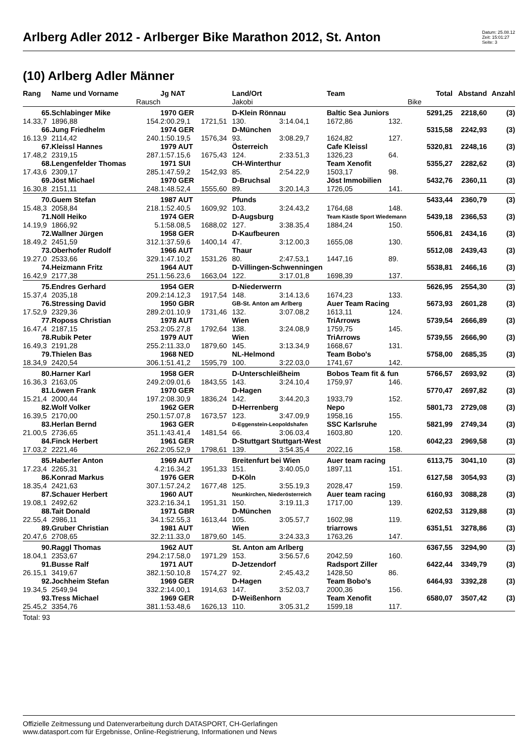Arlberg Adler 2012 - Arlberger Bike Marathon 2012, St. Anton
Datum: 25.08.12
Zeit: 15:01:27
Seite: 3
(10) Arlberg Adler Männer
| Rang | Name und Vorname | | Jg NAT | | Land/Ort | | Team | | Total | Abstand | Anzahl |
| --- | --- | --- | --- | --- | --- | --- | --- | --- | --- | --- | --- |
| | | Rausch | | | Jakobi | | | Bike | | | |
| 65. | Schlabinger Mike | | 1970 GER | | D-Klein Rönnau | | Baltic Sea Juniors | | 5291,25 | 2218,60 | (3) |
| 14.33,7 | 1896,88 | 154. | 2:00.29,1 | 1721,51 | 130. | 3:14.04,1 | 1672,86 | 132. | | | |
| 66. | Jung Friedhelm | | 1974 GER | | D-München | | | | 5315,58 | 2242,93 | (3) |
| 16.13,9 | 2114,42 | 240. | 1:50.19,5 | 1576,34 | 93. | 3:08.29,7 | 1624,82 | 127. | | | |
| 67. | Kleissl Hannes | | 1979 AUT | | Österreich | | Cafe Kleissl | | 5320,81 | 2248,16 | (3) |
| 17.48,2 | 2319,15 | 287. | 1:57.15,6 | 1675,43 | 124. | 2:33.51,3 | 1326,23 | 64. | | | |
| 68. | Lengenfelder Thomas | | 1971 SUI | | CH-Winterthur | | Team Xenofit | | 5355,27 | 2282,62 | (3) |
| 17.43,6 | 2309,17 | 285. | 1:47.59,2 | 1542,93 | 85. | 2:54.22,9 | 1503,17 | 98. | | | |
| 69. | Jöst Michael | | 1970 GER | | D-Bruchsal | | Jöst Immobilien | | 5432,76 | 2360,11 | (3) |
| 16.30,8 | 2151,11 | 248. | 1:48.52,4 | 1555,60 | 89. | 3:20.14,3 | 1726,05 | 141. | | | |
| 70. | Guem Stefan | | 1987 AUT | | Pfunds | | | | 5433,44 | 2360,79 | (3) |
| 15.48,3 | 2058,84 | 218. | 1:52.40,5 | 1609,92 | 103. | 3:24.43,2 | 1764,68 | 148. | | | |
| 71. | Nöll Heiko | | 1974 GER | | D-Augsburg | | Team Kästle Sport Wiedemann | | 5439,18 | 2366,53 | (3) |
| 14.19,9 | 1866,92 | 5. | 1:58.08,5 | 1688,02 | 127. | 3:38.35,4 | 1884,24 | 150. | | | |
| 72. | Wallner Jürgen | | 1958 GER | | D-Kaufbeuren | | | | 5506,81 | 2434,16 | (3) |
| 18.49,2 | 2451,59 | 312. | 1:37.59,6 | 1400,14 | 47. | 3:12.00,3 | 1655,08 | 130. | | | |
| 73. | Oberhofer Rudolf | | 1966 AUT | | Thaur | | | | 5512,08 | 2439,43 | (3) |
| 19.27,0 | 2533,66 | 329. | 1:47.10,2 | 1531,26 | 80. | 2:47.53,1 | 1447,16 | 89. | | | |
| 74. | Heizmann Fritz | | 1964 AUT | | D-Villingen-Schwenningen | | | | 5538,81 | 2466,16 | (3) |
| 16.42,9 | 2177,38 | 251. | 1:56.23,6 | 1663,04 | 122. | 3:17.01,8 | 1698,39 | 137. | | | |
| 75. | Endres Gerhard | | 1954 GER | | D-Niederwerrn | | | | 5626,95 | 2554,30 | (3) |
| 15.37,4 | 2035,18 | 209. | 2:14.12,3 | 1917,54 | 148. | 3:14.13,6 | 1674,23 | 133. | | | |
| 76. | Stressing David | | 1950 GBR | | GB-St. Anton am Arlberg | | Auer Team Racing | | 5673,93 | 2601,28 | (3) |
| 17.52,9 | 2329,36 | 289. | 2:01.10,9 | 1731,46 | 132. | 3:07.08,2 | 1613,11 | 124. | | | |
| 77. | Roposs Christian | | 1978 AUT | | Wien | | TriArrows | | 5739,54 | 2666,89 | (3) |
| 16.47,4 | 2187,15 | 253. | 2:05.27,8 | 1792,64 | 138. | 3:24.08,9 | 1759,75 | 145. | | | |
| 78. | Rubik Peter | | 1979 AUT | | Wien | | TriArrows | | 5739,55 | 2666,90 | (3) |
| 16.49,3 | 2191,28 | 255. | 2:11.33,0 | 1879,60 | 145. | 3:13.34,9 | 1668,67 | 131. | | | |
| 79. | Thielen Bas | | 1968 NED | | NL-Helmond | | Team Bobo's | | 5758,00 | 2685,35 | (3) |
| 18.34,9 | 2420,54 | 306. | 1:51.41,2 | 1595,79 | 100. | 3:22.03,0 | 1741,67 | 142. | | | |
| 80. | Harner Karl | | 1958 GER | | D-Unterschleißheim | | Bobos Team fit & fun | | 5766,57 | 2693,92 | (3) |
| 16.36,3 | 2163,05 | 249. | 2:09.01,6 | 1843,55 | 143. | 3:24.10,4 | 1759,97 | 146. | | | |
| 81. | Löwen Frank | | 1970 GER | | D-Hagen | | | | 5770,47 | 2697,82 | (3) |
| 15.21,4 | 2000,44 | 197. | 2:08.30,9 | 1836,24 | 142. | 3:44.20,3 | 1933,79 | 152. | | | |
| 82. | Wolf Volker | | 1962 GER | | D-Herrenberg | | Nepo | | 5801,73 | 2729,08 | (3) |
| 16.39,5 | 2170,00 | 250. | 1:57.07,8 | 1673,57 | 123. | 3:47.09,9 | 1958,16 | 155. | | | |
| 83. | Herlan Bernd | | 1963 GER | | D-Eggenstein-Leopoldshafen | | SSC Karlsruhe | | 5821,99 | 2749,34 | (3) |
| 21.00,5 | 2736,65 | 351. | 1:43.41,4 | 1481,54 | 66. | 3:06.03,4 | 1603,80 | 120. | | | |
| 84. | Finck Herbert | | 1961 GER | | D-Stuttgart Stuttgart-West | | | | 6042,23 | 2969,58 | (3) |
| 17.03,2 | 2221,46 | 262. | 2:05.52,9 | 1798,61 | 139. | 3:54.35,4 | 2022,16 | 158. | | | |
| 85. | Haberler Anton | | 1969 AUT | | Breitenfurt bei Wien | | Auer team racing | | 6113,75 | 3041,10 | (3) |
| 17.23,4 | 2265,31 | 4. | 2:16.34,2 | 1951,33 | 151. | 3:40.05,0 | 1897,11 | 151. | | | |
| 86. | Konrad Markus | | 1976 GER | | D-Köln | | | | 6127,58 | 3054,93 | (3) |
| 18.35,4 | 2421,63 | 307. | 1:57.24,2 | 1677,48 | 125. | 3:55.19,3 | 2028,47 | 159. | | | |
| 87. | Schauer Herbert | | 1960 AUT | | Neunkirchen, Niederösterreich | | Auer team racing | | 6160,93 | 3088,28 | (3) |
| 19.08,1 | 2492,62 | 323. | 2:16.34,1 | 1951,31 | 150. | 3:19.11,3 | 1717,00 | 139. | | | |
| 88. | Tait Donald | | 1971 GBR | | D-München | | | | 6202,53 | 3129,88 | (3) |
| 22.55,4 | 2986,11 | 34. | 1:52.55,3 | 1613,44 | 105. | 3:05.57,7 | 1602,98 | 119. | | | |
| 89. | Gruber Christian | | 1981 AUT | | Wien | | triarrows | | 6351,51 | 3278,86 | (3) |
| 20.47,6 | 2708,65 | 32. | 2:11.33,0 | 1879,60 | 145. | 3:24.33,3 | 1763,26 | 147. | | | |
| 90. | Raggl Thomas | | 1962 AUT | | St. Anton am Arlberg | | | | 6367,55 | 3294,90 | (3) |
| 18.04,1 | 2353,67 | 294. | 2:17.58,0 | 1971,29 | 153. | 3:56.57,6 | 2042,59 | 160. | | | |
| 91. | Busse Ralf | | 1971 AUT | | D-Jetzendorf | | Radsport Ziller | | 6422,44 | 3349,79 | (3) |
| 26.15,1 | 3419,67 | 382. | 1:50.10,8 | 1574,27 | 92. | 2:45.43,2 | 1428,50 | 86. | | | |
| 92. | Jochheim Stefan | | 1969 GER | | D-Hagen | | Team Bobo's | | 6464,93 | 3392,28 | (3) |
| 19.34,5 | 2549,94 | 332. | 2:14.00,1 | 1914,63 | 147. | 3:52.03,7 | 2000,36 | 156. | | | |
| 93. | Tress Michael | | 1969 GER | | D-Weißenhorn | | Team Xenofit | | 6580,07 | 3507,42 | (3) |
| 25.45,2 | 3354,76 | 381. | 1:53.48,6 | 1626,13 | 110. | 3:05.31,2 | 1599,18 | 117. | | | |
| Total: 93 | | | | | | | | | | | |
Offizielle Zeitmessung und Datenverarbeitung durch DATASPORT, CH-Gerlafingen
www.datasport.com für Ergebnisse, Online-Registrierung, Informationen und News